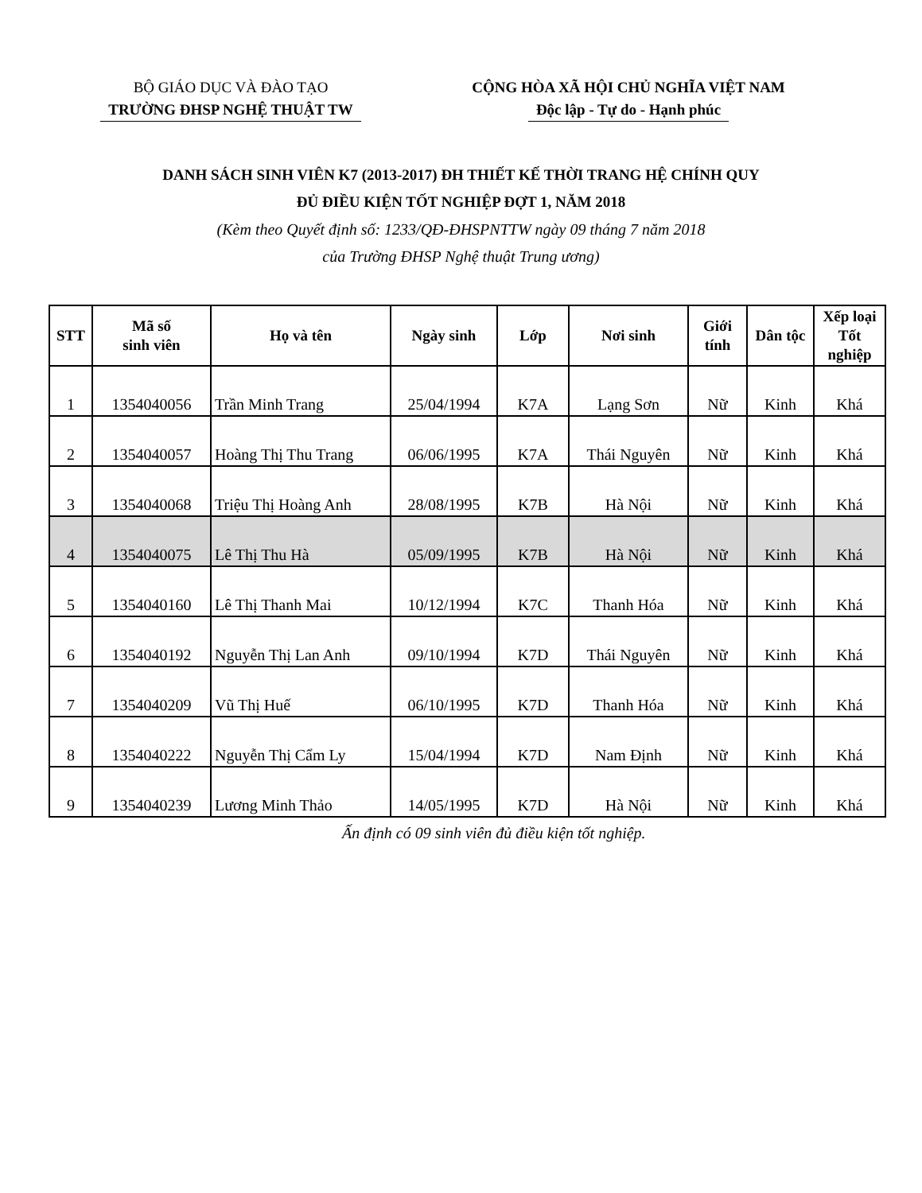BỘ GIÁO DỤC VÀ ĐÀO TẠO
TRƯỜNG ĐHSP NGHỆ THUẬT TW
CỘNG HÒA XÃ HỘI CHỦ NGHĨA VIỆT NAM
Độc lập - Tự do - Hạnh phúc
DANH SÁCH SINH VIÊN K7 (2013-2017) ĐH THIẾT KẾ THỜI TRANG HỆ CHÍNH QUY
ĐỦ ĐIỀU KIỆN TỐT NGHIỆP ĐỢT 1, NĂM 2018
(Kèm theo Quyết định số: 1233/QĐ-ĐHSPNTTW ngày 09 tháng 7 năm 2018
của Trường ĐHSP Nghệ thuật Trung ương)
| STT | Mã số sinh viên | Họ và tên | Ngày sinh | Lớp | Nơi sinh | Giới tính | Dân tộc | Xếp loại Tốt nghiệp |
| --- | --- | --- | --- | --- | --- | --- | --- | --- |
| 1 | 1354040056 | Trần Minh Trang | 25/04/1994 | K7A | Lạng Sơn | Nữ | Kinh | Khá |
| 2 | 1354040057 | Hoàng Thị Thu Trang | 06/06/1995 | K7A | Thái Nguyên | Nữ | Kinh | Khá |
| 3 | 1354040068 | Triệu Thị Hoàng Anh | 28/08/1995 | K7B | Hà Nội | Nữ | Kinh | Khá |
| 4 | 1354040075 | Lê Thị Thu Hà | 05/09/1995 | K7B | Hà Nội | Nữ | Kinh | Khá |
| 5 | 1354040160 | Lê Thị Thanh Mai | 10/12/1994 | K7C | Thanh Hóa | Nữ | Kinh | Khá |
| 6 | 1354040192 | Nguyễn Thị Lan Anh | 09/10/1994 | K7D | Thái Nguyên | Nữ | Kinh | Khá |
| 7 | 1354040209 | Vũ Thị Huế | 06/10/1995 | K7D | Thanh Hóa | Nữ | Kinh | Khá |
| 8 | 1354040222 | Nguyễn Thị Cẩm Ly | 15/04/1994 | K7D | Nam Định | Nữ | Kinh | Khá |
| 9 | 1354040239 | Lương Minh Thảo | 14/05/1995 | K7D | Hà Nội | Nữ | Kinh | Khá |
Ấn định có 09 sinh viên đủ điều kiện tốt nghiệp.